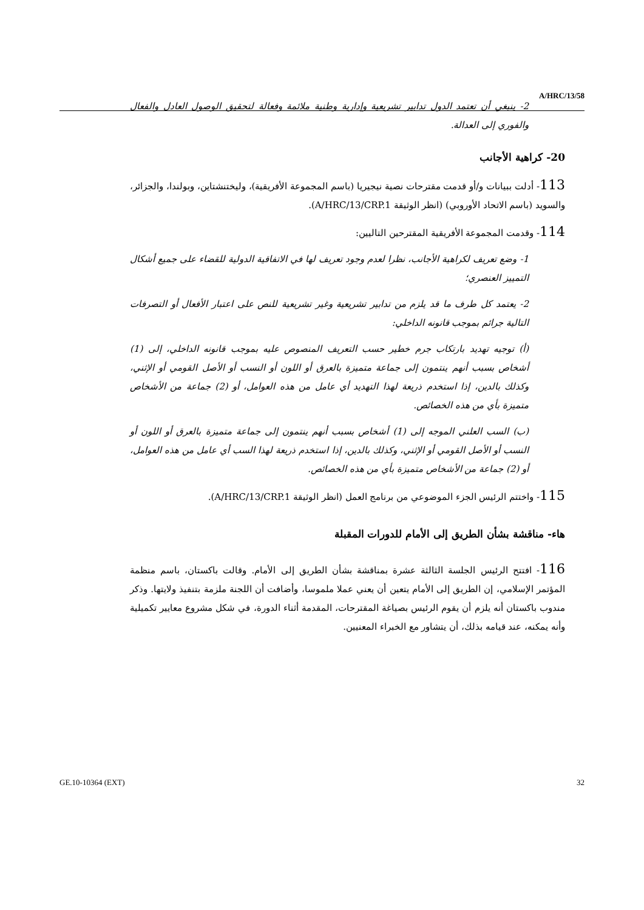A/HRC/13/58
2- ينبغي أن تعتمد الدول تدابير تشريعية وإدارية وطنية ملائمة وفعالة لتحقيق الوصول العادل والفعال والفوري إلى العدالة.
20- كراهية الأجانب
113- أدلت ببيانات و/أو قدمت مقترحات نصية نيجيريا (باسم المجموعة الأفريقية)، وليختنشتاين، وبولندا، والجزائر، والسويد (باسم الاتحاد الأوروبي) (انظر الوثيقة A/HRC/13/CRP.1).
114- وقدمت المجموعة الأفريقية المقترحين التاليين:
1- وضع تعريف لكراهية الأجانب، نظرا لعدم وجود تعريف لها في الاتفاقية الدولية للقضاء على جميع أشكال التمييز العنصري؛
2- يعتمد كل طرف ما قد يلزم من تدابير تشريعية وغير تشريعية للنص على اعتبار الأفعال أو التصرفات التالية جرائم بموجب قانونه الداخلي:
(أ) توجيه تهديد بارتكاب جرم خطير حسب التعريف المنصوص عليه بموجب قانونه الداخلي، إلى (1) أشخاص بسبب أنهم ينتمون إلى جماعة متميزة بالعرق أو اللون أو النسب أو الأصل القومي أو الإثني، وكذلك بالدين، إذا استخدم ذريعة لهذا التهديد أي عامل من هذه العوامل، أو (2) جماعة من الأشخاص متميزة بأي من هذه الخصائص.
(ب) السب العلني الموجه إلى (1) أشخاص بسبب أنهم ينتمون إلى جماعة متميزة بالعرق أو اللون أو النسب أو الأصل القومي أو الإثني، وكذلك بالدين، إذا استخدم ذريعة لهذا السب أي عامل من هذه العوامل، أو (2) جماعة من الأشخاص متميزة بأي من هذه الخصائص.
115- واختتم الرئيس الجزء الموضوعي من برنامج العمل (انظر الوثيقة A/HRC/13/CRP.1).
هاء- مناقشة بشأن الطريق إلى الأمام للدورات المقبلة
116- افتتح الرئيس الجلسة الثالثة عشرة بمناقشة بشأن الطريق إلى الأمام. وقالت باكستان، باسم منظمة المؤتمر الإسلامي، إن الطريق إلى الأمام يتعين أن يعني عملا ملموسا، وأضافت أن اللجنة ملزمة بتنفيذ ولايتها. وذكر مندوب باكستان أنه يلزم أن يقوم الرئيس بصياغة المقترحات، المقدمة أثناء الدورة، في شكل مشروع معايير تكميلية وأنه يمكنه، عند قيامه بذلك، أن يتشاور مع الخبراء المعنيين.
GE.10-10364 (EXT) 32